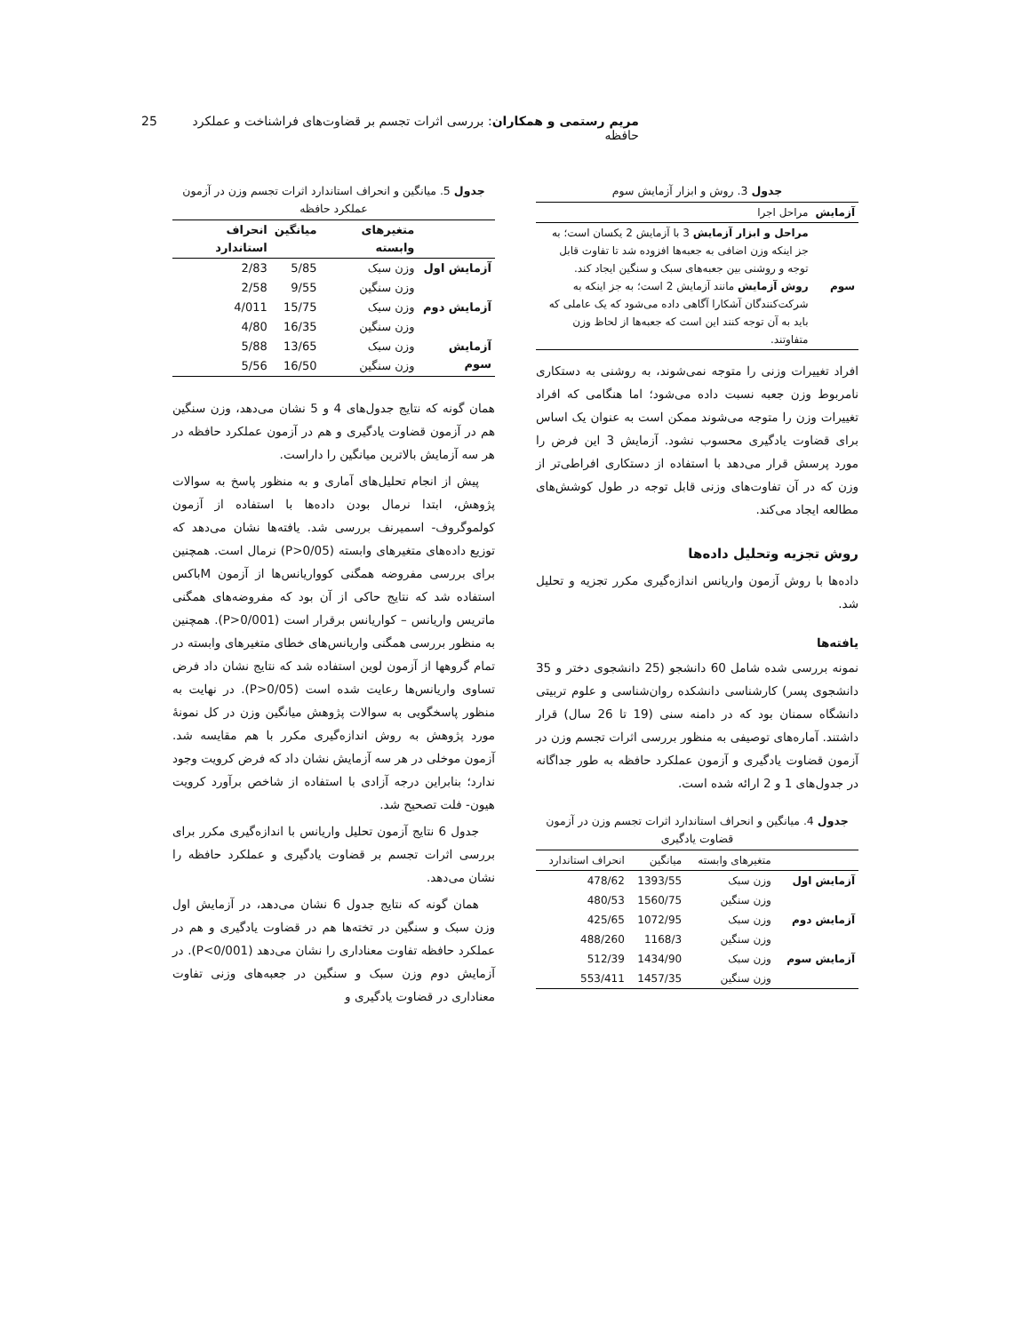مریم رستمی و همکاران: بررسی اثرات تجسم بر قضاوت‌های فراشناخت و عملکرد حافظه 25
جدول 3. روش و ابزار آزمایش سوم
| آزمایش | مراحل اجرا |
| سوم | مراحل و ابزار آزمایش 3 با آزمایش 2 یکسان است؛ به جز اینکه وزن اضافی به جعبه‌ها افزوده شد تا تفاوت قابل توجه و روشنی بین جعبه‌های سبک و سنگین ایجاد کند. روش آزمایش مانند آزمایش 2 است؛ به جز اینکه به شرکت‌کنندگان آشکارا آگاهی داده می‌شود که یک عاملی که باید به آن توجه کنند این است که جعبه‌ها از لحاظ وزن متفاوتند. |
افراد تغییرات وزنی را متوجه نمی‌شوند، به روشنی به دستکاری نامربوط وزن جعبه نسبت داده می‌شود؛ اما هنگامی که افراد تغییرات وزن را متوجه می‌شوند ممکن است به عنوان یک اساس برای قضاوت یادگیری محسوب نشود. آزمایش 3 این فرض را مورد پرسش قرار می‌دهد با استفاده از دستکاری افراطی‌تر از وزن که در آن تفاوت‌های وزنی قابل توجه در طول کوشش‌های مطالعه ایجاد می‌کند.
روش تجزیه وتحلیل داده‌ها
داده‌ها با روش آزمون واریانس اندازه‌گیری مکرر تجزیه و تحلیل شد.
یافته‌ها
نمونه بررسی شده شامل 60 دانشجو (25 دانشجوی دختر و 35 دانشجوی پسر) کارشناسی دانشکده روان‌شناسی و علوم تربیتی دانشگاه سمنان بود که در دامنه سنی (19 تا 26 سال) قرار داشتند. آماره‌های توصیفی به منظور بررسی اثرات تجسم وزن در آزمون قضاوت یادگیری و آزمون عملکرد حافظه به طور جداگانه در جدول‌های 1 و 2 ارائه شده است.
جدول 4. میانگین و انحراف استاندارد اثرات تجسم وزن در آزمون قضاوت یادگیری
| | متغیرهای وابسته | میانگین | انحراف استاندارد |
| آزمایش اول | وزن سبک | 1393/55 | 478/62 |
| | وزن سنگین | 1560/75 | 480/53 |
| آزمایش دوم | وزن سبک | 1072/95 | 425/65 |
| | وزن سنگین | 1168/3 | 488/260 |
| آزمایش سوم | وزن سبک | 1434/90 | 512/39 |
| | وزن سنگین | 1457/35 | 553/411 |
جدول 5. میانگین و انحراف استاندارد اثرات تجسم وزن در آزمون عملکرد حافظه
| | متغیرهای وابسته | میانگین | انحراف استاندارد |
| --- | --- | --- | --- |
| آزمایش اول | وزن سبک | 5/85 | 2/83 |
| | وزن سنگین | 9/55 | 2/58 |
| آزمایش دوم | وزن سبک | 15/75 | 4/011 |
| | وزن سنگین | 16/35 | 4/80 |
| آزمایش سوم | وزن سبک | 13/65 | 5/88 |
| | وزن سنگین | 16/50 | 5/56 |
همان گونه که نتایج جدول‌های 4 و 5 نشان می‌دهد، وزن سنگین هم در آزمون قضاوت یادگیری و هم در آزمون عملکرد حافظه در هر سه آزمایش بالاترین میانگین را داراست.
پیش از انجام تحلیل‌های آماری و به منظور پاسخ به سوالات پژوهش، ابتدا نرمال بودن داده‌ها با استفاده از آزمون کولموگروف- اسمیرنف بررسی شد. یافته‌ها نشان می‌دهد که توزیع داده‌های متغیرهای وابسته (P>0/05) نرمال است. همچنین برای بررسی مفروضه همگنی کوواریانس‌ها از آزمون Mباکس استفاده شد که نتایج حاکی از آن بود که مفروضه‌های همگنی ماتریس واریانس – کواریانس برقرار است (P>0/001). همچنین به منظور بررسی همگنی واریانس‌های خطای متغیرهای وابسته در تمام گروهها از آزمون لوین استفاده شد که نتایج نشان داد فرض تساوی واریانس‌ها رعایت شده است (P>0/05). در نهایت به منظور پاسخگویی به سوالات پژوهش میانگین وزن در کل نمونهٔ مورد پژوهش به روش اندازه‌گیری مکرر با هم مقایسه شد. آزمون موخلی در هر سه آزمایش نشان داد که فرض کرویت وجود ندارد؛ بنابراین درجه آزادی با استفاده از شاخص برآورد کرویت هیون- فلت تصحیح شد.
جدول 6 نتایج آزمون تحلیل واریانس با اندازه‌گیری مکرر برای بررسی اثرات تجسم بر قضاوت یادگیری و عملکرد حافظه را نشان می‌دهد.
همان گونه که نتایج جدول 6 نشان می‌دهد، در آزمایش اول وزن سبک و سنگین در تخته‌ها هم در قضاوت یادگیری و هم در عملکرد حافظه تفاوت معناداری را نشان می‌دهد (P<0/001). در آزمایش دوم وزن سبک و سنگین در جعبه‌های وزنی تفاوت معناداری در قضاوت یادگیری و